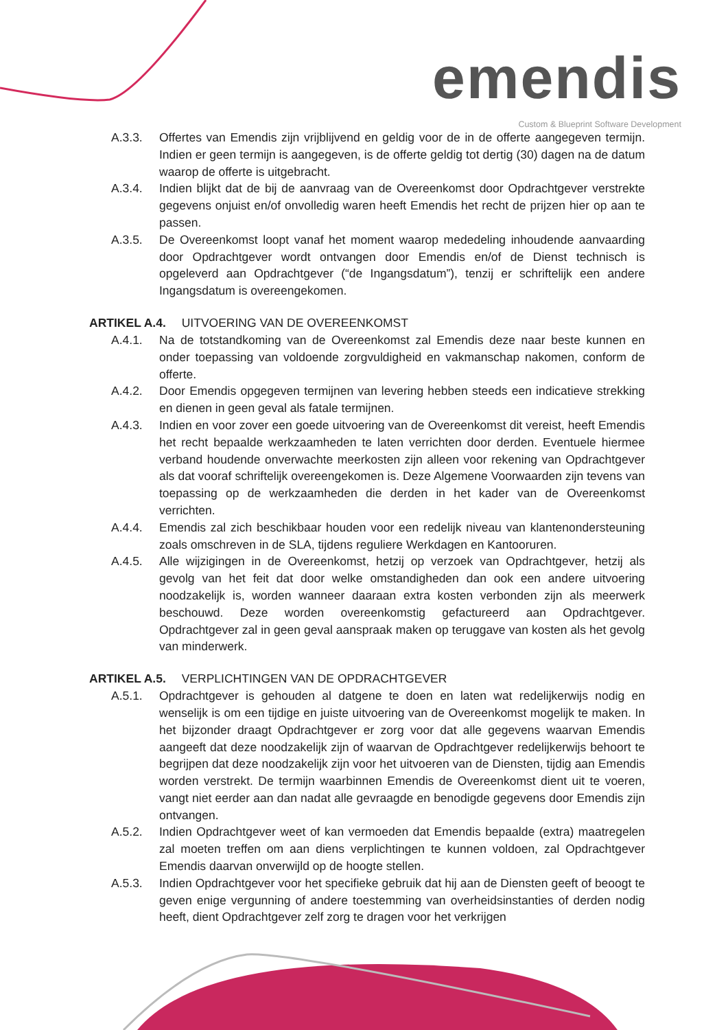emendis
Custom & Blueprint Software Development
A.3.3. Offertes van Emendis zijn vrijblijvend en geldig voor de in de offerte aangegeven termijn. Indien er geen termijn is aangegeven, is de offerte geldig tot dertig (30) dagen na de datum waarop de offerte is uitgebracht.
A.3.4. Indien blijkt dat de bij de aanvraag van de Overeenkomst door Opdrachtgever verstrekte gegevens onjuist en/of onvolledig waren heeft Emendis het recht de prijzen hier op aan te passen.
A.3.5. De Overeenkomst loopt vanaf het moment waarop mededeling inhoudende aanvaarding door Opdrachtgever wordt ontvangen door Emendis en/of de Dienst technisch is opgeleverd aan Opdrachtgever (“de Ingangsdatum”), tenzij er schriftelijk een andere Ingangsdatum is overeengekomen.
ARTIKEL A.4. UITVOERING VAN DE OVEREENKOMST
A.4.1. Na de totstandkoming van de Overeenkomst zal Emendis deze naar beste kunnen en onder toepassing van voldoende zorgvuldigheid en vakmanschap nakomen, conform de offerte.
A.4.2. Door Emendis opgegeven termijnen van levering hebben steeds een indicatieve strekking en dienen in geen geval als fatale termijnen.
A.4.3. Indien en voor zover een goede uitvoering van de Overeenkomst dit vereist, heeft Emendis het recht bepaalde werkzaamheden te laten verrichten door derden. Eventuele hiermee verband houdende onverwachte meerkosten zijn alleen voor rekening van Opdrachtgever als dat vooraf schriftelijk overeengekomen is. Deze Algemene Voorwaarden zijn tevens van toepassing op de werkzaamheden die derden in het kader van de Overeenkomst verrichten.
A.4.4. Emendis zal zich beschikbaar houden voor een redelijk niveau van klantenondersteuning zoals omschreven in de SLA, tijdens reguliere Werkdagen en Kantooruren.
A.4.5. Alle wijzigingen in de Overeenkomst, hetzij op verzoek van Opdrachtgever, hetzij als gevolg van het feit dat door welke omstandigheden dan ook een andere uitvoering noodzakelijk is, worden wanneer daaraan extra kosten verbonden zijn als meerwerk beschouwd. Deze worden overeenkomstig gefactureerd aan Opdrachtgever. Opdrachtgever zal in geen geval aanspraak maken op teruggave van kosten als het gevolg van minderwerk.
ARTIKEL A.5. VERPLICHTINGEN VAN DE OPDRACHTGEVER
A.5.1. Opdrachtgever is gehouden al datgene te doen en laten wat redelijkerwijs nodig en wenselijk is om een tijdige en juiste uitvoering van de Overeenkomst mogelijk te maken. In het bijzonder draagt Opdrachtgever er zorg voor dat alle gegevens waarvan Emendis aangeeft dat deze noodzakelijk zijn of waarvan de Opdrachtgever redelijkerwijs behoort te begrijpen dat deze noodzakelijk zijn voor het uitvoeren van de Diensten, tijdig aan Emendis worden verstrekt. De termijn waarbinnen Emendis de Overeenkomst dient uit te voeren, vangt niet eerder aan dan nadat alle gevraagde en benodigde gegevens door Emendis zijn ontvangen.
A.5.2. Indien Opdrachtgever weet of kan vermoeden dat Emendis bepaalde (extra) maatregelen zal moeten treffen om aan diens verplichtingen te kunnen voldoen, zal Opdrachtgever Emendis daarvan onverwijld op de hoogte stellen.
A.5.3. Indien Opdrachtgever voor het specifieke gebruik dat hij aan de Diensten geeft of beoogt te geven enige vergunning of andere toestemming van overheidsinstanties of derden nodig heeft, dient Opdrachtgever zelf zorg te dragen voor het verkrijgen